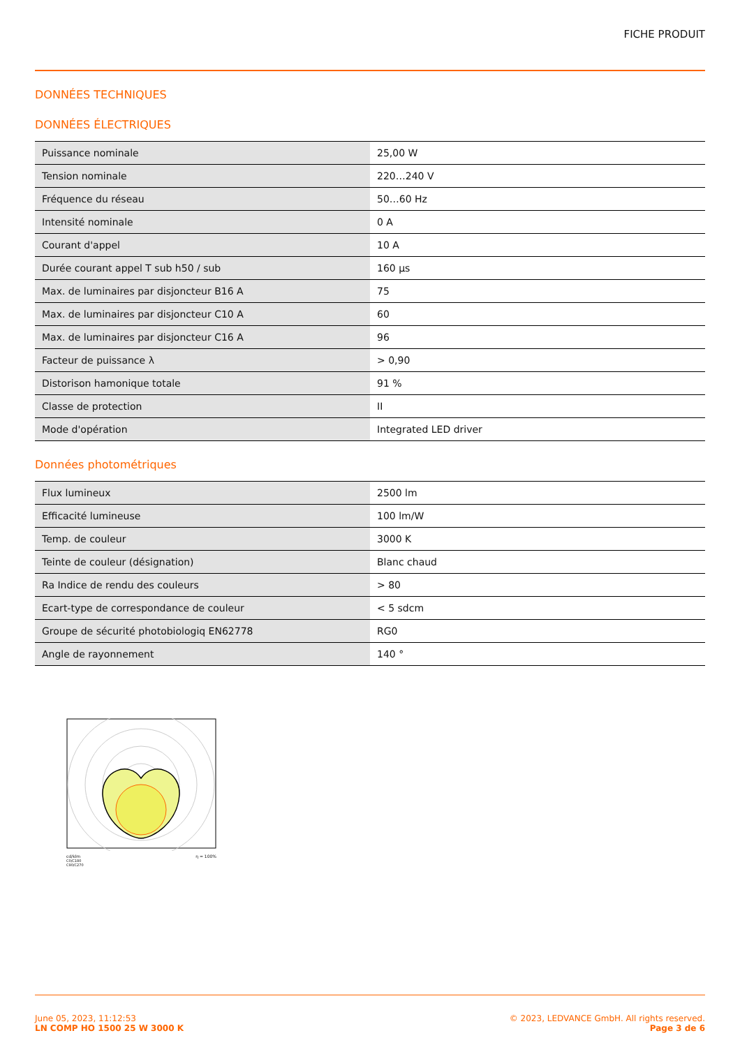FICHE PRODUIT
DONNÉES TECHNIQUES
DONNÉES ÉLECTRIQUES
| Puissance nominale | 25,00 W |
| Tension nominale | 220…240 V |
| Fréquence du réseau | 50…60 Hz |
| Intensité nominale | 0 A |
| Courant d'appel | 10 A |
| Durée courant appel T sub h50 / sub | 160 µs |
| Max. de luminaires par disjoncteur B16 A | 75 |
| Max. de luminaires par disjoncteur C10 A | 60 |
| Max. de luminaires par disjoncteur C16 A | 96 |
| Facteur de puissance λ | > 0,90 |
| Distorison hamonique totale | 91 % |
| Classe de protection | II |
| Mode d'opération | Integrated LED driver |
Données photométriques
| Flux lumineux | 2500 lm |
| Efficacité lumineuse | 100 lm/W |
| Temp. de couleur | 3000 K |
| Teinte de couleur (désignation) | Blanc chaud |
| Ra Indice de rendu des couleurs | > 80 |
| Ecart-type de correspondance de couleur | < 5 sdcm |
| Groupe de sécurité photobiologiq EN62778 | RG0 |
| Angle de rayonnement | 140 ° |
cd/klm η = 100%
C0/C180
C90/C270
June 05, 2023, 11:12:53
LN COMP HO 1500 25 W 3000 K
© 2023, LEDVANCE GmbH. All rights reserved.
Page 3 de 6